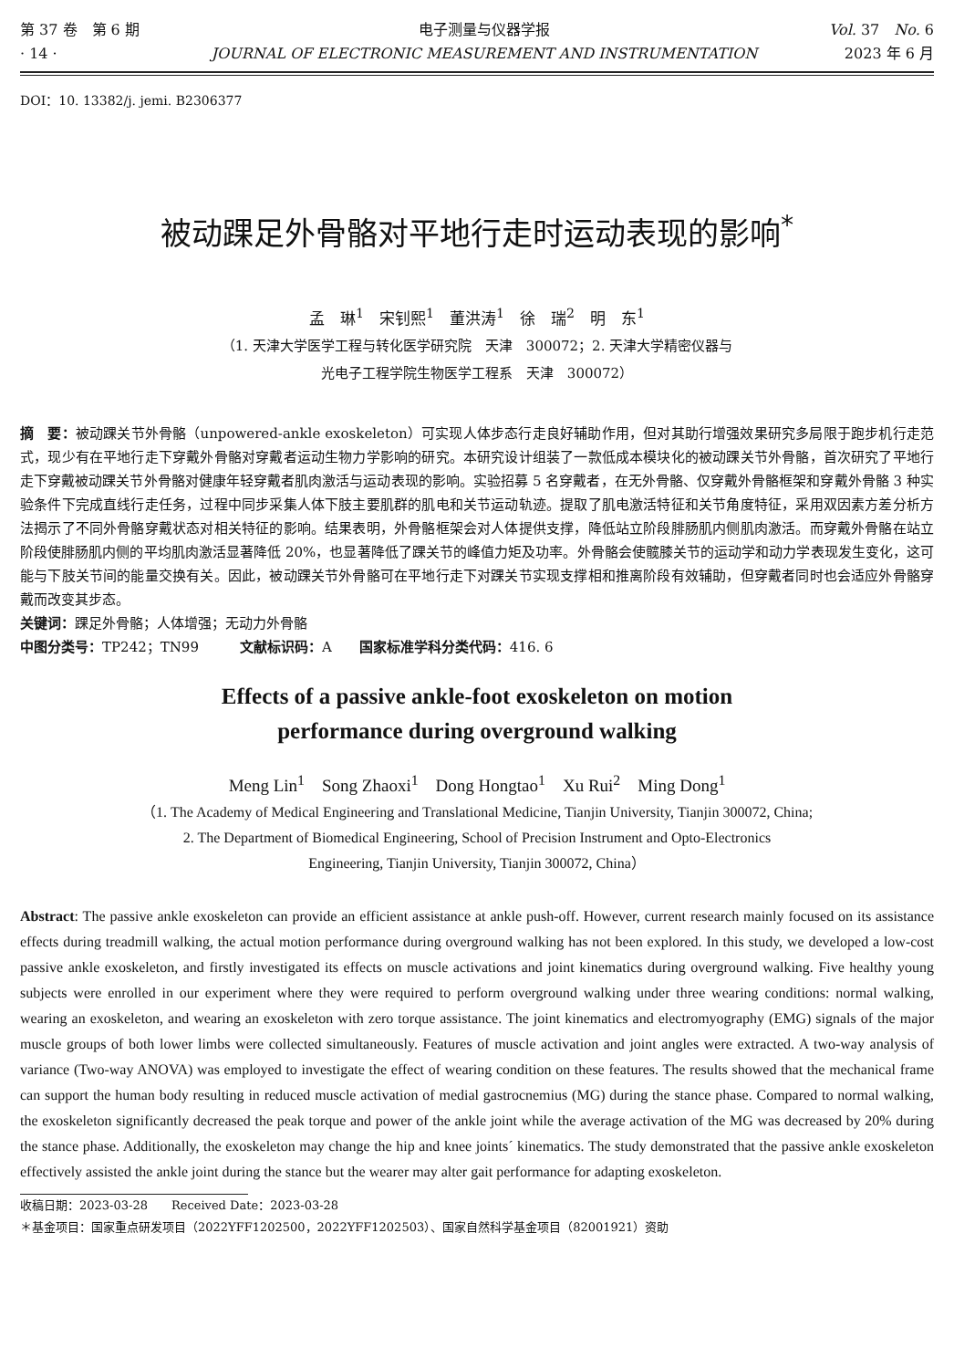第 37 卷　第 6 期
· 14 ·
电子测量与仪器学报
JOURNAL OF ELECTRONIC MEASUREMENT AND INSTRUMENTATION
Vol. 37　No. 6
2023 年 6 月
DOI：10. 13382/j. jemi. B2306377
被动踝足外骨骼对平地行走时运动表现的影响<sup>*</sup>
孟　琳<sup>1</sup>　宋钊熙<sup>1</sup>　董洪涛<sup>1</sup>　徐　瑞<sup>2</sup>　明　东<sup>1</sup>
（1. 天津大学医学工程与转化医学研究院　天津　300072；2. 天津大学精密仪器与
光电子工程学院生物医学工程系　天津　300072）
摘　要：被动踝关节外骨骼（unpowered-ankle exoskeleton）可实现人体步态行走良好辅助作用，但对其助行增强效果研究多局限于跑步机行走范式，现少有在平地行走下穿戴外骨骼对穿戴者运动生物力学影响的研究。本研究设计组装了一款低成本模块化的被动踝关节外骨骼，首次研究了平地行走下穿戴被动踝关节外骨骼对健康年轻穿戴者肌肉激活与运动表现的影响。实验招募 5 名穿戴者，在无外骨骼、仅穿戴外骨骼框架和穿戴外骨骼 3 种实验条件下完成直线行走任务，过程中同步采集人体下肢主要肌群的肌电和关节运动轨迹。提取了肌电激活特征和关节角度特征，采用双因素方差分析方法揭示了不同外骨骼穿戴状态对相关特征的影响。结果表明，外骨骼框架会对人体提供支撑，降低站立阶段腓肠肌内侧肌肉激活。而穿戴外骨骼在站立阶段使腓肠肌内侧的平均肌肉激活显著降低 20%，也显著降低了踝关节的峰值力矩及功率。外骨骼会使髋膝关节的运动学和动力学表现发生变化，这可能与下肢关节间的能量交换有关。因此，被动踝关节外骨骼可在平地行走下对踝关节实现支撑相和推离阶段有效辅助，但穿戴者同时也会适应外骨骼穿戴而改变其步态。
关键词：踝足外骨骼；人体增强；无动力外骨骼
中图分类号：TP242；TN99　　　文献标识码：A　　国家标准学科分类代码：416. 6
Effects of a passive ankle-foot exoskeleton on motion
performance during overground walking
Meng Lin<sup>1</sup>　Song Zhaoxi<sup>1</sup>　Dong Hongtao<sup>1</sup>　Xu Rui<sup>2</sup>　Ming Dong<sup>1</sup>
（1. The Academy of Medical Engineering and Translational Medicine, Tianjin University, Tianjin 300072, China;
2. The Department of Biomedical Engineering, School of Precision Instrument and Opto-Electronics
Engineering, Tianjin University, Tianjin 300072, China）
Abstract: The passive ankle exoskeleton can provide an efficient assistance at ankle push-off. However, current research mainly focused on its assistance effects during treadmill walking, the actual motion performance during overground walking has not been explored. In this study, we developed a low-cost passive ankle exoskeleton, and firstly investigated its effects on muscle activations and joint kinematics during overground walking. Five healthy young subjects were enrolled in our experiment where they were required to perform overground walking under three wearing conditions: normal walking, wearing an exoskeleton, and wearing an exoskeleton with zero torque assistance. The joint kinematics and electromyography (EMG) signals of the major muscle groups of both lower limbs were collected simultaneously. Features of muscle activation and joint angles were extracted. A two-way analysis of variance (Two-way ANOVA) was employed to investigate the effect of wearing condition on these features. The results showed that the mechanical frame can support the human body resulting in reduced muscle activation of medial gastrocnemius (MG) during the stance phase. Compared to normal walking, the exoskeleton significantly decreased the peak torque and power of the ankle joint while the average activation of the MG was decreased by 20% during the stance phase. Additionally, the exoskeleton may change the hip and knee joints´ kinematics. The study demonstrated that the passive ankle exoskeleton effectively assisted the ankle joint during the stance but the wearer may alter gait performance for adapting exoskeleton.
收稿日期：2023-03-28　　Received Date：2023-03-28
＊基金项目：国家重点研发项目（2022YFF1202500，2022YFF1202503）、国家自然科学基金项目（82001921）资助